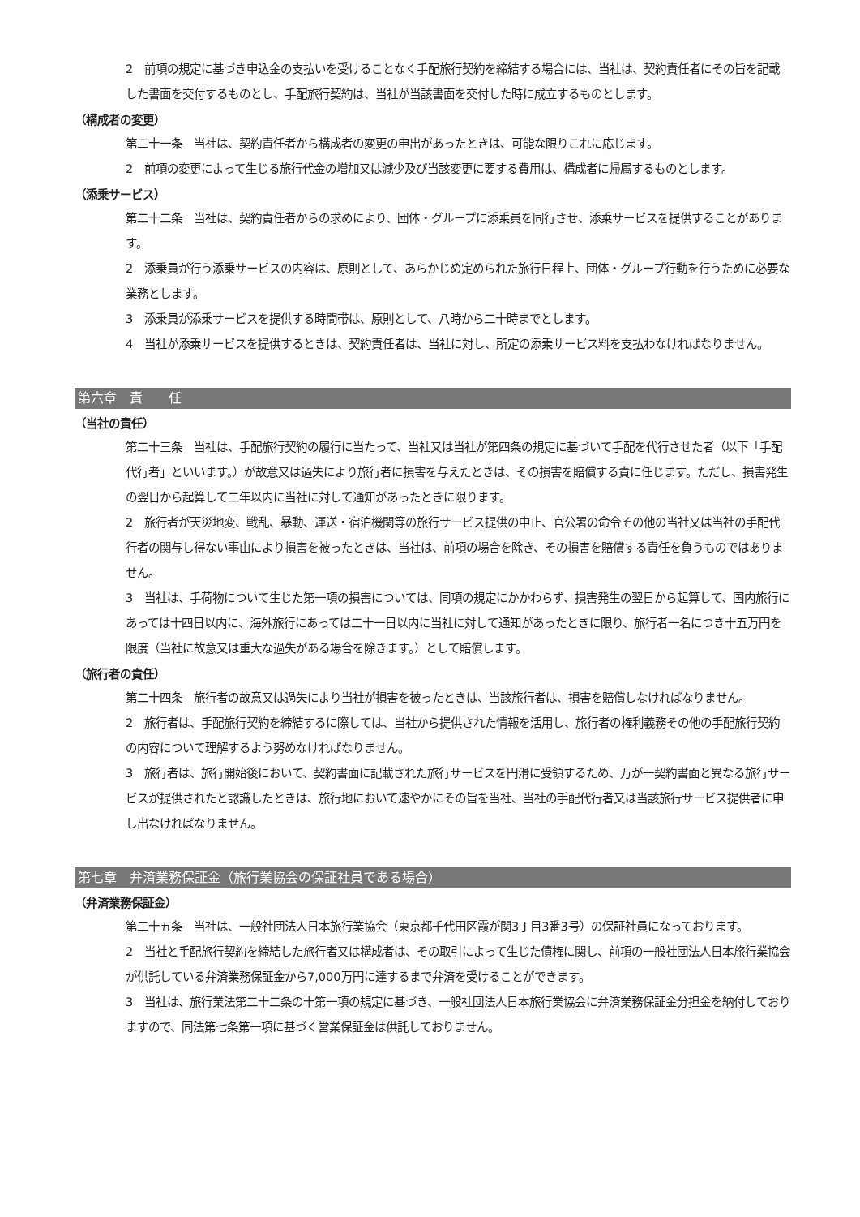2　前項の規定に基づき申込金の支払いを受けることなく手配旅行契約を締結する場合には、当社は、契約責任者にその旨を記載した書面を交付するものとし、手配旅行契約は、当社が当該書面を交付した時に成立するものとします。
（構成者の変更）
第二十一条　当社は、契約責任者から構成者の変更の申出があったときは、可能な限りこれに応じます。
2　前項の変更によって生じる旅行代金の増加又は減少及び当該変更に要する費用は、構成者に帰属するものとします。
（添乗サービス）
第二十二条　当社は、契約責任者からの求めにより、団体・グループに添乗員を同行させ、添乗サービスを提供することがあります。
2　添乗員が行う添乗サービスの内容は、原則として、あらかじめ定められた旅行日程上、団体・グループ行動を行うために必要な業務とします。
3　添乗員が添乗サービスを提供する時間帯は、原則として、八時から二十時までとします。
4　当社が添乗サービスを提供するときは、契約責任者は、当社に対し、所定の添乗サービス料を支払わなければなりません。
第六章　責　　任
（当社の責任）
第二十三条　当社は、手配旅行契約の履行に当たって、当社又は当社が第四条の規定に基づいて手配を代行させた者（以下「手配代行者」といいます。）が故意又は過失により旅行者に損害を与えたときは、その損害を賠償する責に任じます。ただし、損害発生の翌日から起算して二年以内に当社に対して通知があったときに限ります。
2　旅行者が天災地変、戦乱、暴動、運送・宿泊機関等の旅行サービス提供の中止、官公署の命令その他の当社又は当社の手配代行者の関与し得ない事由により損害を被ったときは、当社は、前項の場合を除き、その損害を賠償する責任を負うものではありません。
3　当社は、手荷物について生じた第一項の損害については、同項の規定にかかわらず、損害発生の翌日から起算して、国内旅行にあっては十四日以内に、海外旅行にあっては二十一日以内に当社に対して通知があったときに限り、旅行者一名につき十五万円を限度（当社に故意又は重大な過失がある場合を除きます。）として賠償します。
（旅行者の責任）
第二十四条　旅行者の故意又は過失により当社が損害を被ったときは、当該旅行者は、損害を賠償しなければなりません。
2　旅行者は、手配旅行契約を締結するに際しては、当社から提供された情報を活用し、旅行者の権利義務その他の手配旅行契約の内容について理解するよう努めなければなりません。
3　旅行者は、旅行開始後において、契約書面に記載された旅行サービスを円滑に受領するため、万が一契約書面と異なる旅行サービスが提供されたと認識したときは、旅行地において速やかにその旨を当社、当社の手配代行者又は当該旅行サービス提供者に申し出なければなりません。
第七章　弁済業務保証金（旅行業協会の保証社員である場合）
（弁済業務保証金）
第二十五条　当社は、一般社団法人日本旅行業協会（東京都千代田区霞が関3丁目3番3号）の保証社員になっております。
2　当社と手配旅行契約を締結した旅行者又は構成者は、その取引によって生じた債権に関し、前項の一般社団法人日本旅行業協会が供託している弁済業務保証金から7,000万円に達するまで弁済を受けることができます。
3　当社は、旅行業法第二十二条の十第一項の規定に基づき、一般社団法人日本旅行業協会に弁済業務保証金分担金を納付しておりますので、同法第七条第一項に基づく営業保証金は供託しておりません。